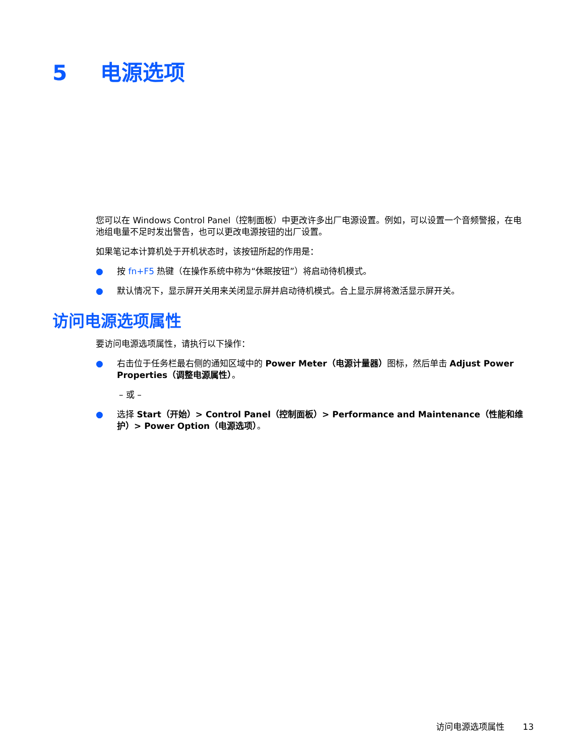5 电源选项
您可以在 Windows Control Panel（控制面板）中更改许多出厂电源设置。例如，可以设置一个音频警报，在电池组电量不足时发出警告，也可以更改电源按钮的出厂设置。
如果笔记本计算机处于开机状态时，该按钮所起的作用是：
● 按 fn+F5 热键（在操作系统中称为“休眠按钮”）将启动待机模式。
● 默认情况下，显示屏开关用来关闭显示屏并启动待机模式。合上显示屏将激活显示屏开关。
访问电源选项属性
要访问电源选项属性，请执行以下操作：
● 右击位于任务栏最右侧的通知区域中的 Power Meter（电源计量器）图标，然后单击 Adjust Power Properties（调整电源属性）。
– 或 –
● 选择 Start（开始）> Control Panel（控制面板）> Performance and Maintenance（性能和维护）> Power Option（电源选项）。
访问电源选项属性 13